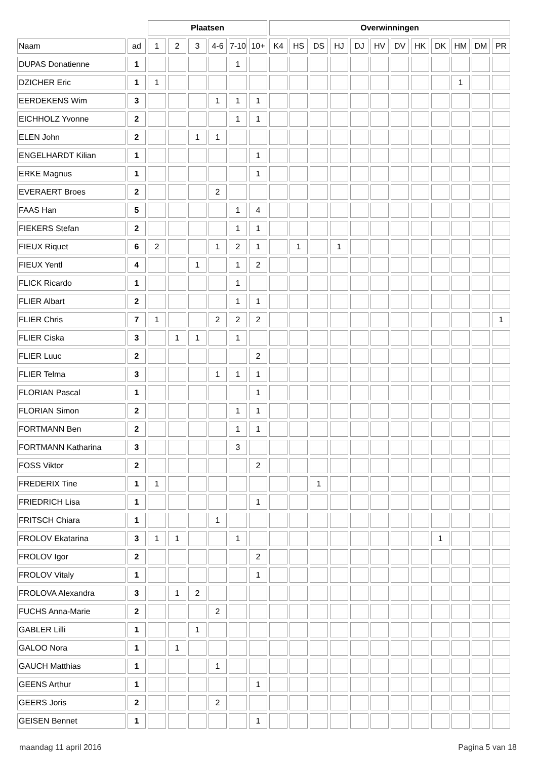| | | Plaatsen | | | | | | Overwinningen | | | | | | | | | | | |
| --- | --- | --- | --- | --- | --- | --- | --- | --- | --- | --- | --- | --- | --- | --- | --- | --- | --- | --- | --- |
| Naam | ad | 1 | 2 | 3 | 4-6 | 7-10 | 10+ | K4 | HS | DS | HJ | DJ | HV | DV | HK | DK | HM | DM | PR |
| DUPAS Donatienne | 1 | | | | | 1 | | | | | | | | | | | | | |
| DZICHER Eric | 1 | 1 | | | | | | | | | | | | | | | 1 | | |
| EERDEKENS Wim | 3 | | | | 1 | 1 | 1 | | | | | | | | | | | | |
| EICHHOLZ Yvonne | 2 | | | | | 1 | 1 | | | | | | | | | | | | |
| ELEN John | 2 | | | 1 | 1 | | | | | | | | | | | | | | |
| ENGELHARDT Kilian | 1 | | | | | | 1 | | | | | | | | | | | | |
| ERKE Magnus | 1 | | | | | | 1 | | | | | | | | | | | | |
| EVERAERT Broes | 2 | | | | 2 | | | | | | | | | | | | | | |
| FAAS Han | 5 | | | | | 1 | 4 | | | | | | | | | | | | |
| FIEKERS Stefan | 2 | | | | | 1 | 1 | | | | | | | | | | | | |
| FIEUX Riquet | 6 | 2 | | | 1 | 2 | 1 | | 1 | | 1 | | | | | | | | |
| FIEUX Yentl | 4 | | | 1 | | 1 | 2 | | | | | | | | | | | | |
| FLICK Ricardo | 1 | | | | | 1 | | | | | | | | | | | | | |
| FLIER Albart | 2 | | | | | 1 | 1 | | | | | | | | | | | | |
| FLIER Chris | 7 | 1 | | | 2 | 2 | 2 | | | | | | | | | | | | 1 |
| FLIER Ciska | 3 | | 1 | 1 | | 1 | | | | | | | | | | | | | |
| FLIER Luuc | 2 | | | | | | 2 | | | | | | | | | | | | |
| FLIER Telma | 3 | | | | 1 | 1 | 1 | | | | | | | | | | | | |
| FLORIAN Pascal | 1 | | | | | | 1 | | | | | | | | | | | | |
| FLORIAN Simon | 2 | | | | | 1 | 1 | | | | | | | | | | | | |
| FORTMANN Ben | 2 | | | | | 1 | 1 | | | | | | | | | | | | |
| FORTMANN Katharina | 3 | | | | | 3 | | | | | | | | | | | | | |
| FOSS Viktor | 2 | | | | | | 2 | | | | | | | | | | | | |
| FREDERIX Tine | 1 | 1 | | | | | | | | 1 | | | | | | | | | |
| FRIEDRICH Lisa | 1 | | | | | | 1 | | | | | | | | | | | | |
| FRITSCH Chiara | 1 | | | | 1 | | | | | | | | | | | | | | |
| FROLOV Ekatarina | 3 | 1 | 1 | | | 1 | | | | | | | | | | 1 | | | |
| FROLOV Igor | 2 | | | | | | 2 | | | | | | | | | | | | |
| FROLOV Vitaly | 1 | | | | | | 1 | | | | | | | | | | | | |
| FROLOVA Alexandra | 3 | | 1 | 2 | | | | | | | | | | | | | | | |
| FUCHS Anna-Marie | 2 | | | | 2 | | | | | | | | | | | | | | |
| GABLER Lilli | 1 | | | 1 | | | | | | | | | | | | | | | |
| GALOO Nora | 1 | | 1 | | | | | | | | | | | | | | | | |
| GAUCH Matthias | 1 | | | | 1 | | | | | | | | | | | | | | |
| GEENS Arthur | 1 | | | | | | 1 | | | | | | | | | | | | |
| GEERS Joris | 2 | | | | 2 | | | | | | | | | | | | | | |
| GEISEN Bennet | 1 | | | | | | 1 | | | | | | | | | | | | |
maandag 11 april 2016 Pagina 5 van 18